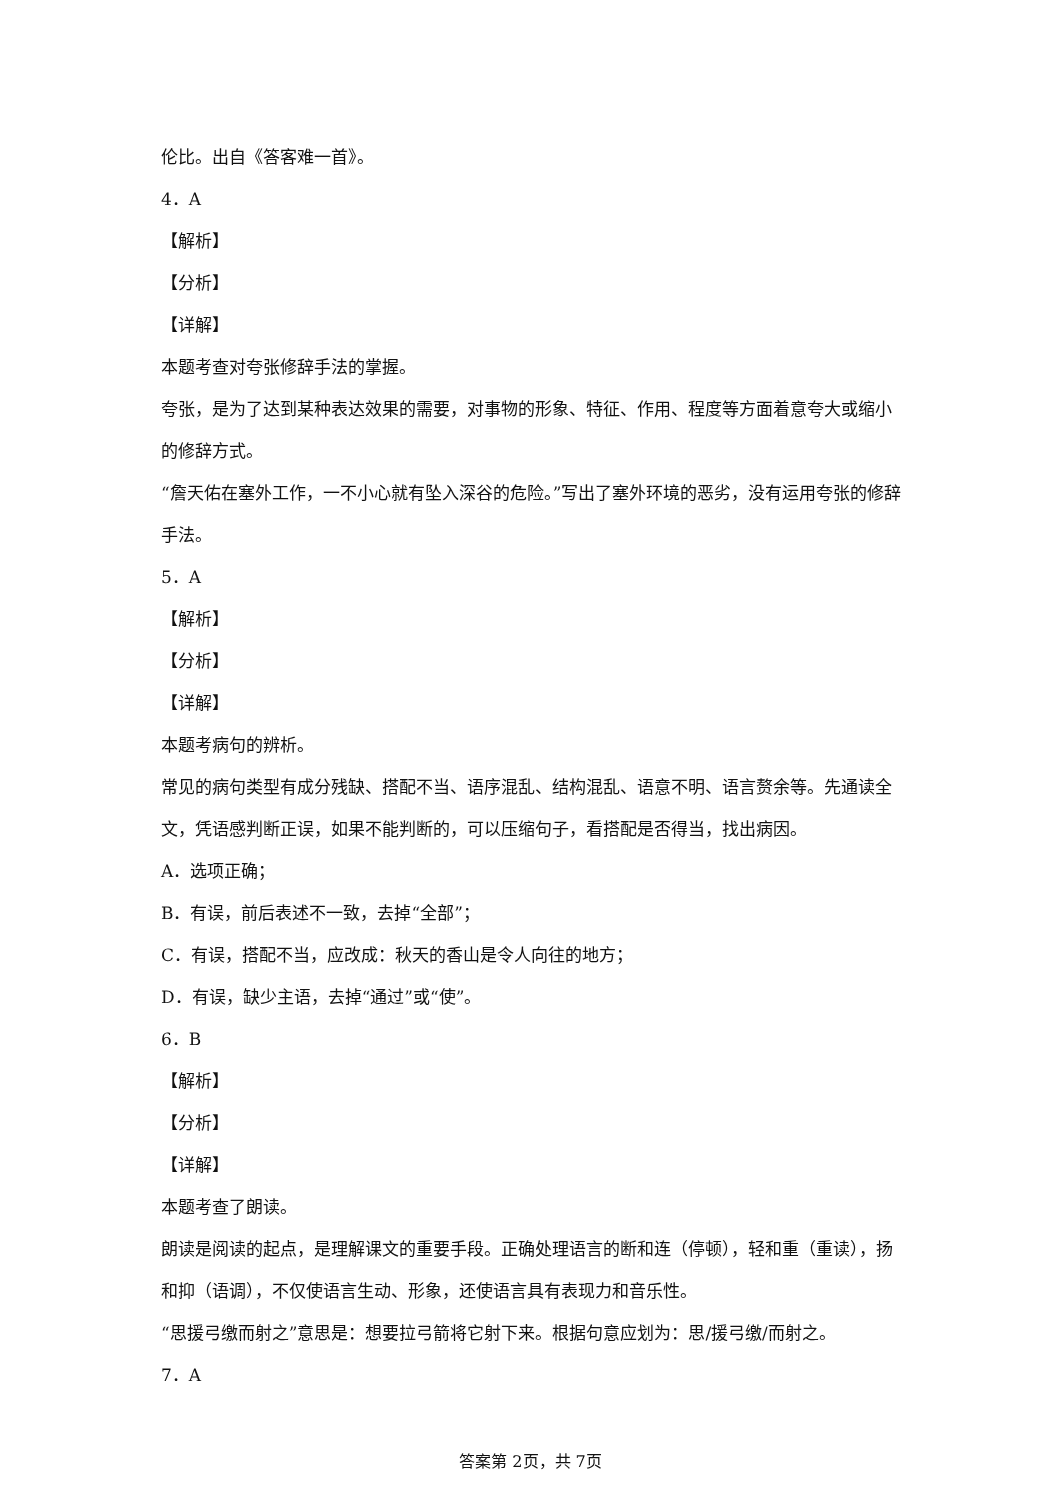伦比。出自《答客难一首》。
4．A
【解析】
【分析】
【详解】
本题考查对夸张修辞手法的掌握。
夸张，是为了达到某种表达效果的需要，对事物的形象、特征、作用、程度等方面着意夸大或缩小的修辞方式。
“詹天佑在塞外工作，一不小心就有坠入深谷的危险。”写出了塞外环境的恶劣，没有运用夸张的修辞手法。
5．A
【解析】
【分析】
【详解】
本题考病句的辨析。
常见的病句类型有成分残缺、搭配不当、语序混乱、结构混乱、语意不明、语言赘余等。先通读全文，凭语感判断正误，如果不能判断的，可以压缩句子，看搭配是否得当，找出病因。
A．选项正确；
B．有误，前后表述不一致，去掉“全部”；
C．有误，搭配不当，应改成：秋天的香山是令人向往的地方；
D．有误，缺少主语，去掉“通过”或“使”。
6．B
【解析】
【分析】
【详解】
本题考查了朗读。
朗读是阅读的起点，是理解课文的重要手段。正确处理语言的断和连（停顿），轻和重（重读），扬和抑（语调），不仅使语言生动、形象，还使语言具有表现力和音乐性。
“思援弓缴而射之”意思是：想要拉弓箭将它射下来。根据句意应划为：思/援弓缴/而射之。
7．A
答案第 2页，共 7页